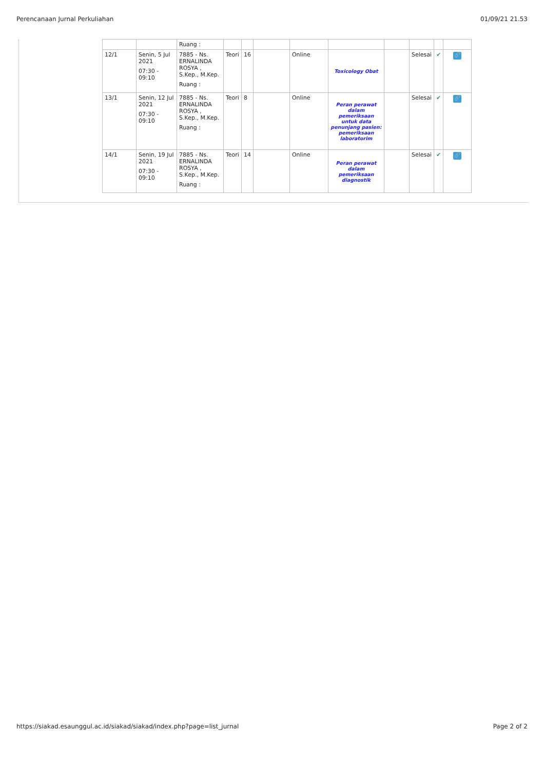Perencanaan Jurnal Perkuliahan 01/09/21 21.53
| | | Ruang : | | | | | | | | | |
| 12/1 | Senin, 5 Jul 2021 07:30 - 09:10 | 7885 - Ns. ERNALINDA ROSYA , S.Kep., M.Kep. Ruang : | Teori | 16 | | Online | Toxicology Obat | | Selesai | ✔ | 🔗 |
| 13/1 | Senin, 12 Jul 2021 07:30 - 09:10 | 7885 - Ns. ERNALINDA ROSYA , S.Kep., M.Kep. Ruang : | Teori | 8 | | Online | Peran perawat dalam pemeriksaan untuk data penunjang pasien: pemeriksaan laboratorim | | Selesai | ✔ | 🔗 |
| 14/1 | Senin, 19 Jul 2021 07:30 - 09:10 | 7885 - Ns. ERNALINDA ROSYA , S.Kep., M.Kep. Ruang : | Teori | 14 | | Online | Peran perawat dalam pemeriksaan diagnostik | | Selesai | ✔ | 🔗 |
https://siakad.esaunggul.ac.id/siakad/siakad/index.php?page=list_jurnal Page 2 of 2